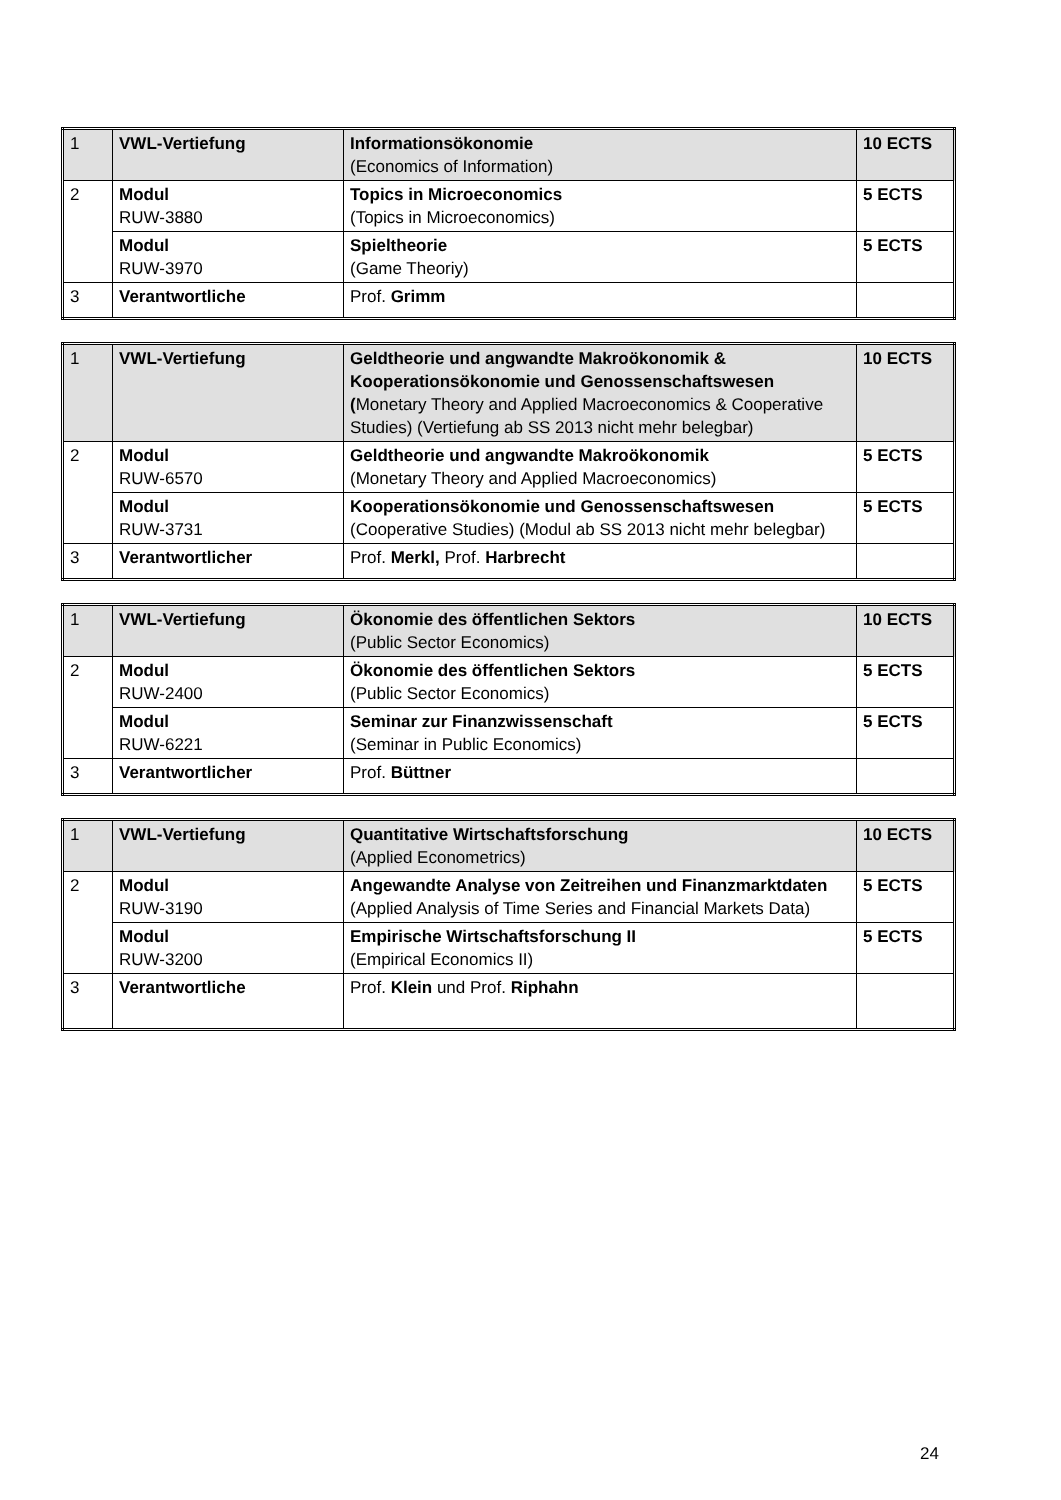| 1 | VWL-Vertiefung | Informationsökonomie (Economics of Information) | 10 ECTS |
| 2 | Modul RUW-3880 | Topics in Microeconomics (Topics in Microeconomics) | 5 ECTS |
| | Modul RUW-3970 | Spieltheorie (Game Theoriy) | 5 ECTS |
| 3 | Verantwortliche | Prof. Grimm | |
| 1 | VWL-Vertiefung | Geldtheorie und angwandte Makroökonomik & Kooperationsökonomie und Genossenschaftswesen ( Monetary Theory and Applied Macroeconomics & Cooperative Studies) (Vertiefung ab SS 2013 nicht mehr belegbar) | 10 ECTS |
| 2 | Modul RUW-6570 | Geldtheorie und angwandte Makroökonomik (Monetary Theory and Applied Macroeconomics) | 5 ECTS |
| | Modul RUW-3731 | Kooperationsökonomie und Genossenschaftswesen (Cooperative Studies) (Modul ab SS 2013 nicht mehr belegbar) | 5 ECTS |
| 3 | Verantwortlicher | Prof. Merkl, Prof. Harbrecht | |
| 1 | VWL-Vertiefung | Ökonomie des öffentlichen Sektors (Public Sector Economics) | 10 ECTS |
| 2 | Modul RUW-2400 | Ökonomie des öffentlichen Sektors (Public Sector Economics) | 5 ECTS |
| | Modul RUW-6221 | Seminar zur Finanzwissenschaft (Seminar in Public Economics) | 5 ECTS |
| 3 | Verantwortlicher | Prof. Büttner | |
| 1 | VWL-Vertiefung | Quantitative Wirtschaftsforschung (Applied Econometrics) | 10 ECTS |
| 2 | Modul RUW-3190 | Angewandte Analyse von Zeitreihen und Finanzmarktdaten (Applied Analysis of Time Series and Financial Markets Data) | 5 ECTS |
| | Modul RUW-3200 | Empirische Wirtschaftsforschung II (Empirical Economics II) | 5 ECTS |
| 3 | Verantwortliche | Prof. Klein und Prof. Riphahn | |
24